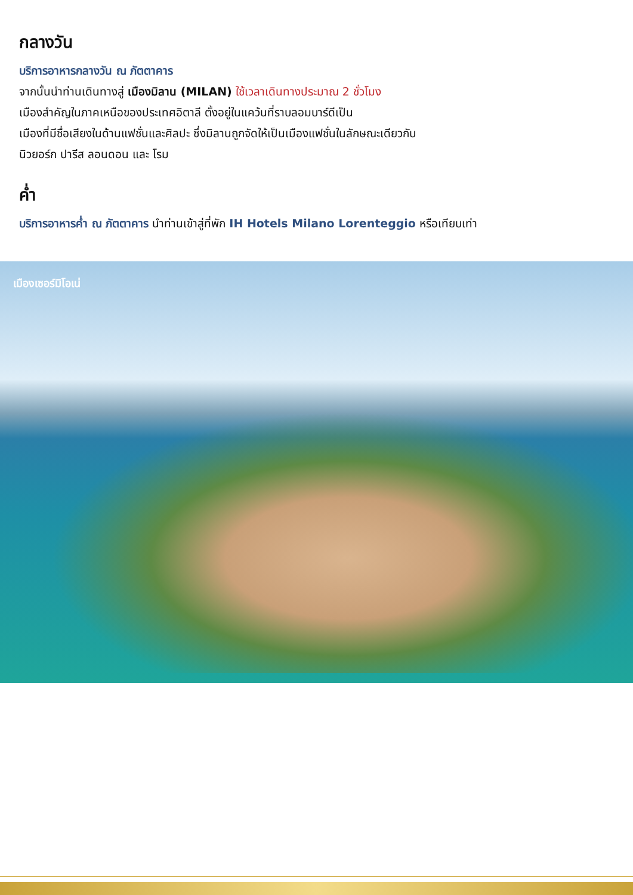กลางวัน
บริการอาหารกลางวัน ณ ภัตตาคาร
จากนั้นนำท่านเดินทางสู่ เมืองมิลาน (MILAN) ใช้เวลาเดินทางประมาณ 2 ชั่วโมง
เมืองสำคัญในภาคเหนือของประเทศอิตาลี ตั้งอยู่ในแคว้นที่ราบลอมบาร์ดีเป็น
เมืองที่มีชื่อเสียงในด้านแฟชั่นและศิลปะ ซึ่งมิลานถูกจัดให้เป็นเมืองแฟชั่นในลักษณะเดียวกับ
นิวยอร์ก ปารีส ลอนดอน และ โรม
ค่ำ
บริการอาหารค่ำ ณ ภัตตาคาร นำท่านเข้าสู่ที่พัก IH Hotels Milano Lorenteggio หรือเทียบเท่า
เมืองเซอร์มิโอเน่